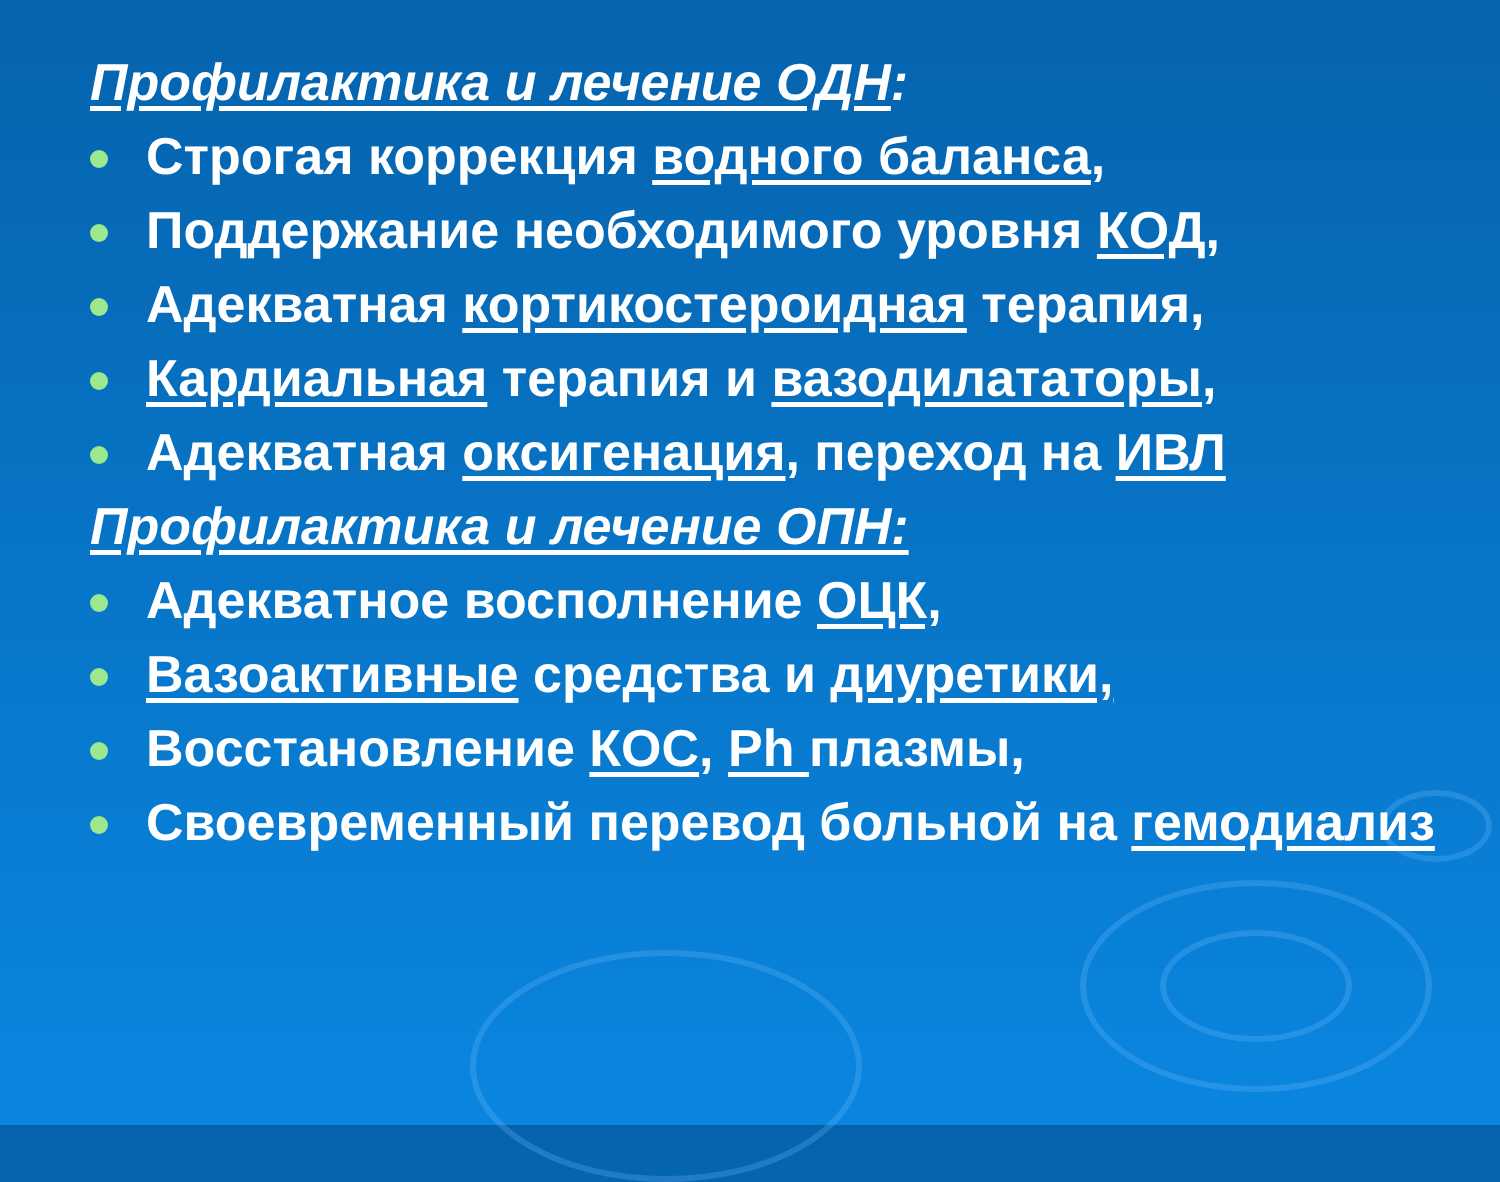Профилактика и лечение ОДН:
Строгая коррекция водного баланса,
Поддержание необходимого уровня КОД,
Адекватная кортикостероидная терапия,
Кардиальная терапия и вазодилататоры,
Адекватная оксигенация, переход на ИВЛ
Профилактика и лечение ОПН:
Адекватное восполнение ОЦК,
Вазоактивные средства и диуретики,
Восстановление КОС, Ph плазмы,
Своевременный перевод больной на гемодиализ